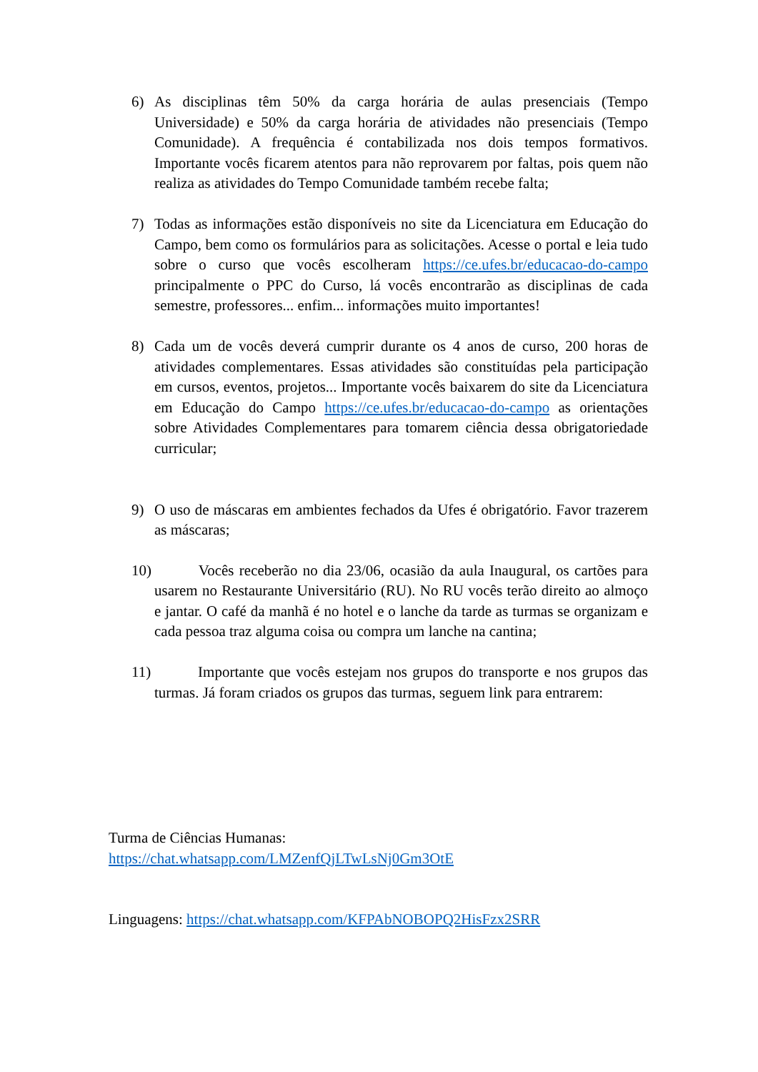6) As disciplinas têm 50% da carga horária de aulas presenciais (Tempo Universidade) e 50% da carga horária de atividades não presenciais (Tempo Comunidade). A frequência é contabilizada nos dois tempos formativos. Importante vocês ficarem atentos para não reprovarem por faltas, pois quem não realiza as atividades do Tempo Comunidade também recebe falta;
7) Todas as informações estão disponíveis no site da Licenciatura em Educação do Campo, bem como os formulários para as solicitações. Acesse o portal e leia tudo sobre o curso que vocês escolheram https://ce.ufes.br/educacao-do-campo principalmente o PPC do Curso, lá vocês encontrarão as disciplinas de cada semestre, professores... enfim... informações muito importantes!
8) Cada um de vocês deverá cumprir durante os 4 anos de curso, 200 horas de atividades complementares. Essas atividades são constituídas pela participação em cursos, eventos, projetos... Importante vocês baixarem do site da Licenciatura em Educação do Campo https://ce.ufes.br/educacao-do-campo as orientações sobre Atividades Complementares para tomarem ciência dessa obrigatoriedade curricular;
9) O uso de máscaras em ambientes fechados da Ufes é obrigatório. Favor trazerem as máscaras;
10) Vocês receberão no dia 23/06, ocasião da aula Inaugural, os cartões para usarem no Restaurante Universitário (RU). No RU vocês terão direito ao almoço e jantar. O café da manhã é no hotel e o lanche da tarde as turmas se organizam e cada pessoa traz alguma coisa ou compra um lanche na cantina;
11) Importante que vocês estejam nos grupos do transporte e nos grupos das turmas. Já foram criados os grupos das turmas, seguem link para entrarem:
Turma de Ciências Humanas:
https://chat.whatsapp.com/LMZenfQjLTwLsNj0Gm3OtE
Linguagens: https://chat.whatsapp.com/KFPAbNOBOPQ2HisFzx2SRR